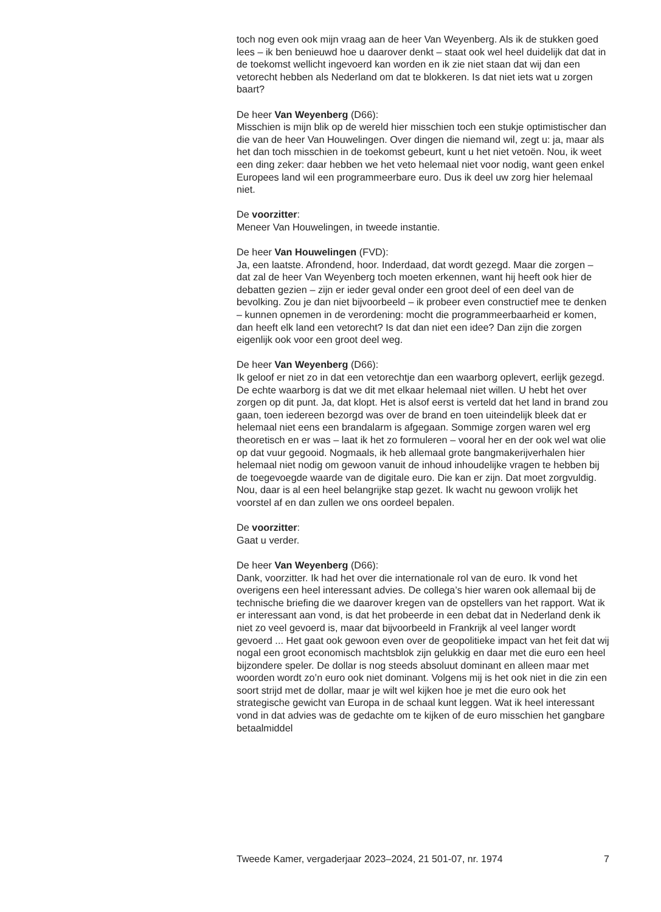toch nog even ook mijn vraag aan de heer Van Weyenberg. Als ik de stukken goed lees – ik ben benieuwd hoe u daarover denkt – staat ook wel heel duidelijk dat dat in de toekomst wellicht ingevoerd kan worden en ik zie niet staan dat wij dan een vetorecht hebben als Nederland om dat te blokkeren. Is dat niet iets wat u zorgen baart?
De heer Van Weyenberg (D66):
Misschien is mijn blik op de wereld hier misschien toch een stukje optimistischer dan die van de heer Van Houwelingen. Over dingen die niemand wil, zegt u: ja, maar als het dan toch misschien in de toekomst gebeurt, kunt u het niet vetoën. Nou, ik weet een ding zeker: daar hebben we het veto helemaal niet voor nodig, want geen enkel Europees land wil een programmeerbare euro. Dus ik deel uw zorg hier helemaal niet.
De voorzitter:
Meneer Van Houwelingen, in tweede instantie.
De heer Van Houwelingen (FVD):
Ja, een laatste. Afrondend, hoor. Inderdaad, dat wordt gezegd. Maar die zorgen – dat zal de heer Van Weyenberg toch moeten erkennen, want hij heeft ook hier de debatten gezien – zijn er ieder geval onder een groot deel of een deel van de bevolking. Zou je dan niet bijvoorbeeld – ik probeer even constructief mee te denken – kunnen opnemen in de verordening: mocht die programmeerbaarheid er komen, dan heeft elk land een vetorecht? Is dat dan niet een idee? Dan zijn die zorgen eigenlijk ook voor een groot deel weg.
De heer Van Weyenberg (D66):
Ik geloof er niet zo in dat een vetorechtje dan een waarborg oplevert, eerlijk gezegd. De echte waarborg is dat we dit met elkaar helemaal niet willen. U hebt het over zorgen op dit punt. Ja, dat klopt. Het is alsof eerst is verteld dat het land in brand zou gaan, toen iedereen bezorgd was over de brand en toen uiteindelijk bleek dat er helemaal niet eens een brandalarm is afgegaan. Sommige zorgen waren wel erg theoretisch en er was – laat ik het zo formuleren – vooral her en der ook wel wat olie op dat vuur gegooid. Nogmaals, ik heb allemaal grote bangmakerijverhalen hier helemaal niet nodig om gewoon vanuit de inhoud inhoudelijke vragen te hebben bij de toegevoegde waarde van de digitale euro. Die kan er zijn. Dat moet zorgvuldig. Nou, daar is al een heel belangrijke stap gezet. Ik wacht nu gewoon vrolijk het voorstel af en dan zullen we ons oordeel bepalen.
De voorzitter:
Gaat u verder.
De heer Van Weyenberg (D66):
Dank, voorzitter. Ik had het over die internationale rol van de euro. Ik vond het overigens een heel interessant advies. De collega’s hier waren ook allemaal bij de technische briefing die we daarover kregen van de opstellers van het rapport. Wat ik er interessant aan vond, is dat het probeerde in een debat dat in Nederland denk ik niet zo veel gevoerd is, maar dat bijvoorbeeld in Frankrijk al veel langer wordt gevoerd ... Het gaat ook gewoon even over de geopolitieke impact van het feit dat wij nogal een groot economisch machtsblok zijn gelukkig en daar met die euro een heel bijzondere speler. De dollar is nog steeds absoluut dominant en alleen maar met woorden wordt zo’n euro ook niet dominant. Volgens mij is het ook niet in die zin een soort strijd met de dollar, maar je wilt wel kijken hoe je met die euro ook het strategische gewicht van Europa in de schaal kunt leggen. Wat ik heel interessant vond in dat advies was de gedachte om te kijken of de euro misschien het gangbare betaalmiddel
Tweede Kamer, vergaderjaar 2023–2024, 21 501-07, nr. 1974 7